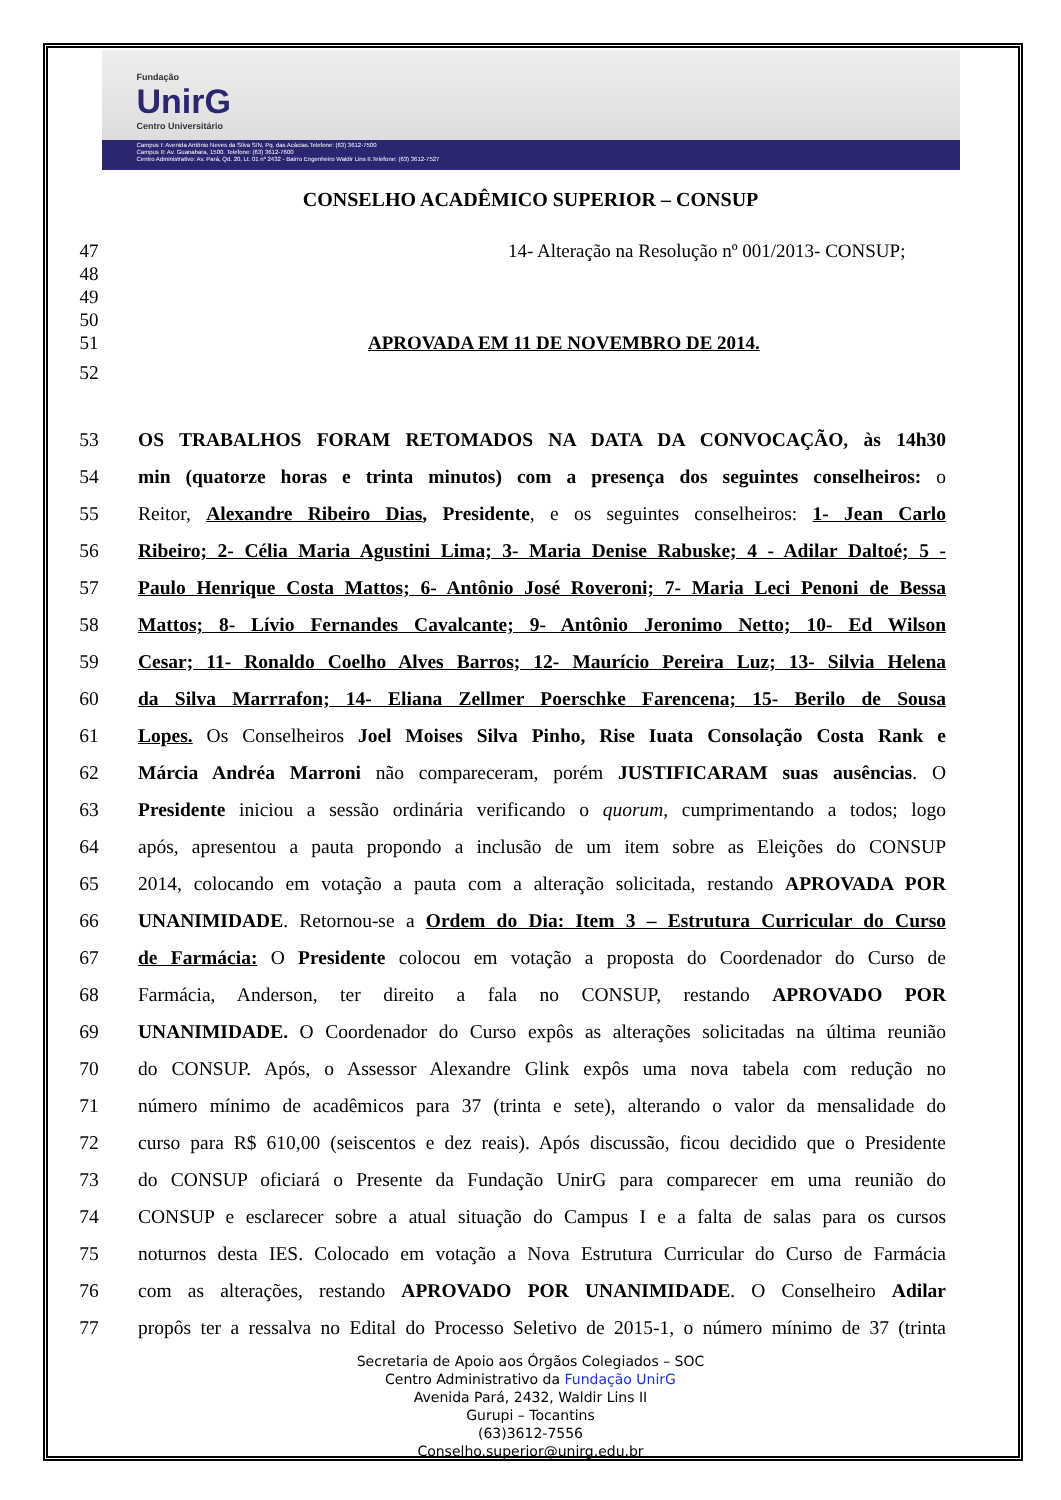Fundação
UnirG
Centro Universitário
Campus I: Avenida Antônio Neves da Silva S/N, Pq. das Acácias.Telefone: (63) 3612-7500
Campus II: Av. Guanabara, 1500. Telefone: (63) 3612-7600
Centro Administrativo: Av. Pará, Qd. 20, Lt. 01 nº 2432 - Bairro Engenheiro Waldir Lins II.Telefone: (63) 3612-7527
CONSELHO ACADÊMICO SUPERIOR – CONSUP
47 14- Alteração na Resolução nº 001/2013- CONSUP;
48
49
50
51 APROVADA EM 11 DE NOVEMBRO DE 2014.
52
53 OS TRABALHOS FORAM RETOMADOS NA DATA DA CONVOCAÇÃO, às 14h30
54 min (quatorze horas e trinta minutos) com a presença dos seguintes conselheiros: o
55 Reitor, Alexandre Ribeiro Dias, Presidente, e os seguintes conselheiros: 1- Jean Carlo
56 Ribeiro; 2- Célia Maria Agustini Lima; 3- Maria Denise Rabuske; 4 - Adilar Daltoé; 5 -
57 Paulo Henrique Costa Mattos; 6- Antônio José Roveroni; 7- Maria Leci Penoni de Bessa
58 Mattos; 8- Lívio Fernandes Cavalcante; 9- Antônio Jeronimo Netto; 10- Ed Wilson
59 Cesar; 11- Ronaldo Coelho Alves Barros; 12- Maurício Pereira Luz; 13- Silvia Helena
60 da Silva Marrrafon; 14- Eliana Zellmer Poerschke Farencena; 15- Berilo de Sousa
61 Lopes. Os Conselheiros Joel Moises Silva Pinho, Rise Iuata Consolação Costa Rank e
62 Márcia Andréa Marroni não compareceram, porém JUSTIFICARAM suas ausências. O
63 Presidente iniciou a sessão ordinária verificando o quorum, cumprimentando a todos; logo
64 após, apresentou a pauta propondo a inclusão de um item sobre as Eleições do CONSUP
65 2014, colocando em votação a pauta com a alteração solicitada, restando APROVADA POR
66 UNANIMIDADE. Retornou-se a Ordem do Dia: Item 3 – Estrutura Curricular do Curso
67 de Farmácia: O Presidente colocou em votação a proposta do Coordenador do Curso de
68 Farmácia, Anderson, ter direito a fala no CONSUP, restando APROVADO POR
69 UNANIMIDADE. O Coordenador do Curso expôs as alterações solicitadas na última reunião
70 do CONSUP. Após, o Assessor Alexandre Glink expôs uma nova tabela com redução no
71 número mínimo de acadêmicos para 37 (trinta e sete), alterando o valor da mensalidade do
72 curso para R$ 610,00 (seiscentos e dez reais). Após discussão, ficou decidido que o Presidente
73 do CONSUP oficiará o Presente da Fundação UnirG para comparecer em uma reunião do
74 CONSUP e esclarecer sobre a atual situação do Campus I e a falta de salas para os cursos
75 noturnos desta IES. Colocado em votação a Nova Estrutura Curricular do Curso de Farmácia
76 com as alterações, restando APROVADO POR UNANIMIDADE. O Conselheiro Adilar
77 propôs ter a ressalva no Edital do Processo Seletivo de 2015-1, o número mínimo de 37 (trinta
Secretaria de Apoio aos Órgãos Colegiados – SOC
Centro Administrativo da Fundação UnirG
Avenida Pará, 2432, Waldir Lins II
Gurupi – Tocantins
(63)3612-7556
Conselho.superior@unirg.edu.br